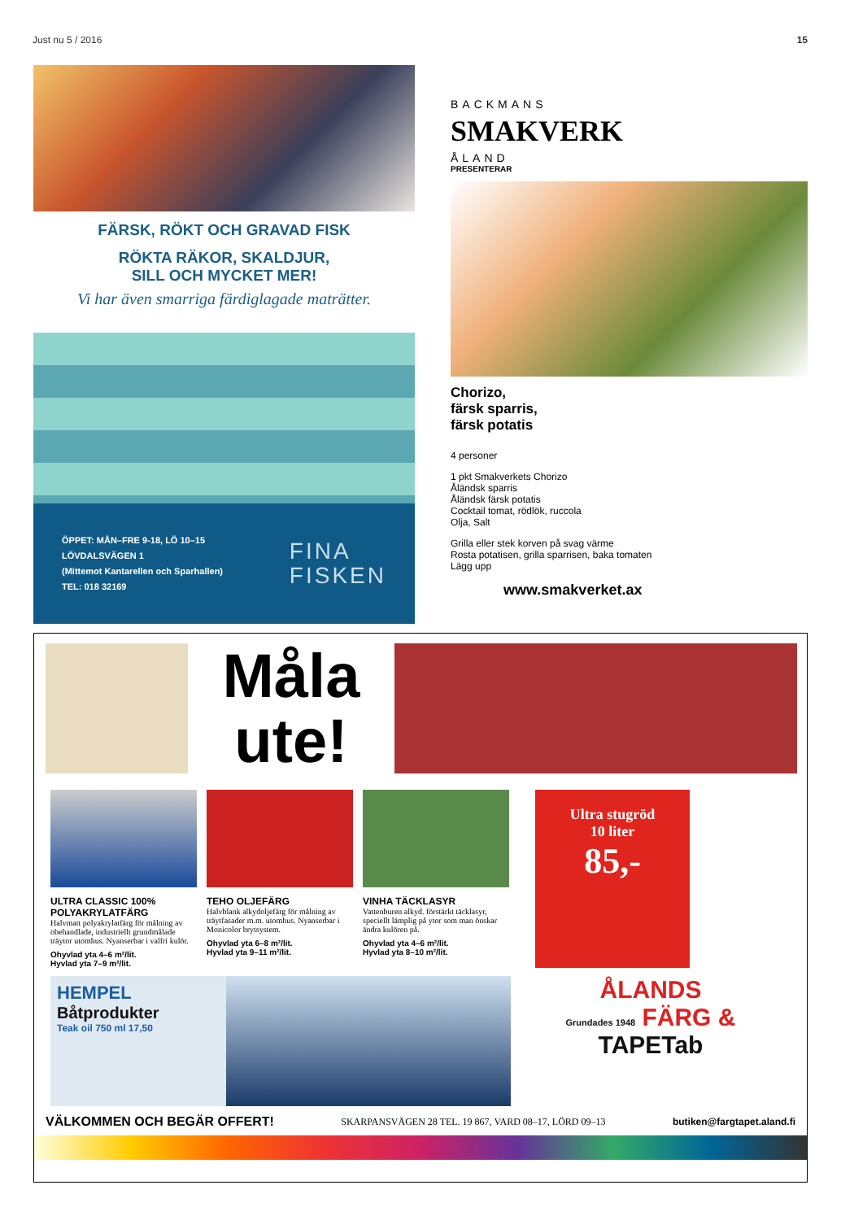Just nu 5 / 2016 15
FÄRSK, RÖKT OCH GRAVAD FISK
RÖKTA RÄKOR, SKALDJUR,
SILL OCH MYCKET MER!
Vi har även smarriga färdiglagade maträtter.
ÖPPET: MÅN–FRE 9-18, LÖ 10–15
LÖVDALSVÄGEN 1
(Mittemot Kantarellen och Sparhallen)
TEL: 018 32169
FINA
FISKEN
BACKMANS
SMAKVERK
ÅLAND
PRESENTERAR
Chorizo,
färsk sparris,
färsk potatis
4 personer
1 pkt Smakverkets Chorizo
Åländsk sparris
Åländsk färsk potatis
Cocktail tomat, rödlök, ruccola
Olja, Salt
Grilla eller stek korven på svag värme
Rosta potatisen, grilla sparrisen, baka tomaten
Lägg upp
www.smakverket.ax
Måla ute!
ULTRA CLASSIC 100% POLYAKRYLATFÄRG
Halvmatt polyakrylatfärg för målning av obehandlade, industriellt grundmålade träytor utomhus. Nyanserbar i valfri kulör.
Ohyvlad yta 4–6 m²/lit.
Hyvlad yta 7–9 m²/lit.
TEHO OLJEFÄRG
Halvblank alkydoljefärg för målning av träytfasader m.m. utomhus. Nyanserbar i Monicolor brytsystem.
Ohyvlad yta 6–8 m²/lit.
Hyvlad yta 9–11 m²/lit.
VINHA TÄCKLASYR
Vattenburen alkyd. förstärkt täcklasyr, speciellt lämplig på ytor som man önskar ändra kulören på.
Ohyvlad yta 4–6 m²/lit.
Hyvlad yta 8–10 m²/lit.
Ultra stugröd
10 liter
85,-
HEMPEL
Båtprodukter
Teak oil 750 ml 17,50
ÅLANDS
Grundades 1948 FÄRG &
TAPETab
VÄLKOMMEN OCH BEGÄR OFFERT! SKARPANSVÄGEN 28 TEL. 19 867, VARD 08–17, LÖRD 09–13 butiken@fargtapet.aland.fi